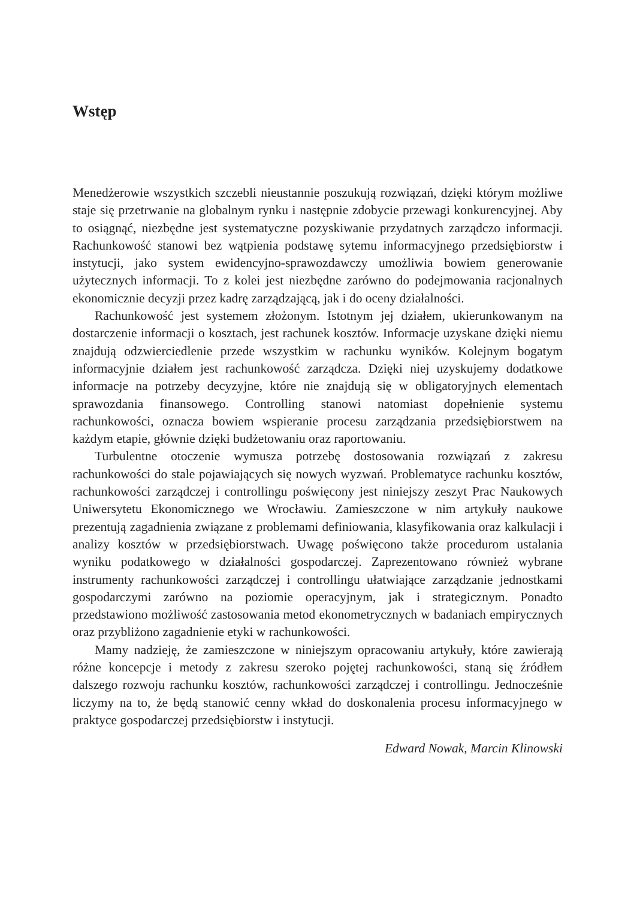Wstęp
Menedżerowie wszystkich szczebli nieustannie poszukują rozwiązań, dzięki któ­rym możliwe staje się przetrwanie na globalnym rynku i następnie zdobycie prze­wagi konkurencyjnej. Aby to osiągnąć, niezbędne jest systematyczne pozyskiwanie przydatnych zarządczo informacji. Rachunkowość stanowi bez wątpienia podstawę sytemu informacyjnego przedsiębiorstw i instytucji, jako system ewidencyjno-spra­wozdawczy umożliwia bowiem generowanie użytecznych informacji. To z kolei jest niezbędne zarówno do podejmowania racjonalnych ekonomicznie decyzji przez ka­drę zarządzającą, jak i do oceny działalności.
Rachunkowość jest systemem złożonym. Istotnym jej działem, ukierunko­wanym na dostarczenie informacji o kosztach, jest rachunek kosztów. Informacje uzyskane dzięki niemu znajdują odzwierciedlenie przede wszystkim w rachunku wyników. Kolejnym bogatym informacyjnie działem jest rachunkowość zarządcza. Dzięki niej uzyskujemy dodatkowe informacje na potrzeby decyzyjne, które nie znajdują się w obligatoryjnych elementach sprawozdania finansowego. Controlling stanowi natomiast dopełnienie systemu rachunkowości, oznacza bowiem wspiera­nie procesu zarządzania przedsiębiorstwem na każdym etapie, głównie dzięki bud­żetowaniu oraz raportowaniu.
Turbulentne otoczenie wymusza potrzebę dostosowania rozwiązań z zakresu rachunkowości do stale pojawiających się nowych wyzwań. Problematyce rachun­ku kosztów, rachunkowości zarządczej i controllingu poświęcony jest niniejszy ze­szyt Prac Naukowych Uniwersytetu Ekonomicznego we Wrocławiu. Zamieszczone w nim artykuły naukowe prezentują zagadnienia związane z problemami definio­wania, klasyfikowania oraz kalkulacji i analizy kosztów w przedsiębiorstwach. Uwagę poświęcono także procedurom ustalania wyniku podatkowego w działal­ności gospodarczej. Zaprezentowano również wybrane instrumenty rachunkowo­ści zarządczej i controllingu ułatwiające zarządzanie jednostkami gospodarczymi zarówno na poziomie operacyjnym, jak i strategicznym. Ponadto przedstawiono możliwość zastosowania metod ekonometrycznych w badaniach empirycznych oraz przybliżono zagadnienie etyki w rachunkowości.
Mamy nadzieję, że zamieszczone w niniejszym opracowaniu artykuły, które zawierają różne koncepcje i metody z zakresu szeroko pojętej rachunkowości, staną się źródłem dalszego rozwoju rachunku kosztów, rachunkowości zarządczej i con­trollingu. Jednocześnie liczymy na to, że będą stanowić cenny wkład do doskonale­nia procesu informacyjnego w praktyce gospodarczej przedsiębiorstw i instytucji.
Edward Nowak, Marcin Klinowski